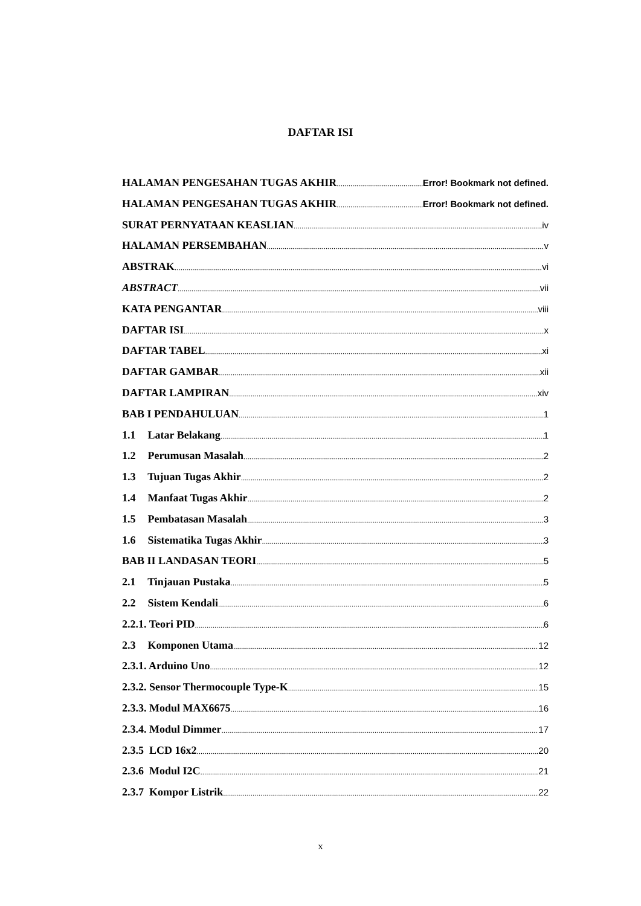DAFTAR ISI
HALAMAN PENGESAHAN TUGAS AKHIR Error! Bookmark not defined.
HALAMAN PENGESAHAN TUGAS AKHIR Error! Bookmark not defined.
SURAT PERNYATAAN KEASLIAN iv
HALAMAN PERSEMBAHAN v
ABSTRAK vi
ABSTRACT vii
KATA PENGANTAR viii
DAFTAR ISI x
DAFTAR TABEL xi
DAFTAR GAMBAR xii
DAFTAR LAMPIRAN xiv
BAB I PENDAHULUAN 1
1.1 Latar Belakang 1
1.2 Perumusan Masalah 2
1.3 Tujuan Tugas Akhir 2
1.4 Manfaat Tugas Akhir 2
1.5 Pembatasan Masalah 3
1.6 Sistematika Tugas Akhir 3
BAB II LANDASAN TEORI 5
2.1 Tinjauan Pustaka 5
2.2 Sistem Kendali 6
2.2.1. Teori PID 6
2.3 Komponen Utama 12
2.3.1. Arduino Uno 12
2.3.2. Sensor Thermocouple Type-K 15
2.3.3. Modul MAX6675 16
2.3.4. Modul Dimmer 17
2.3.5 LCD 16x2 20
2.3.6 Modul I2C 21
2.3.7 Kompor Listrik 22
x